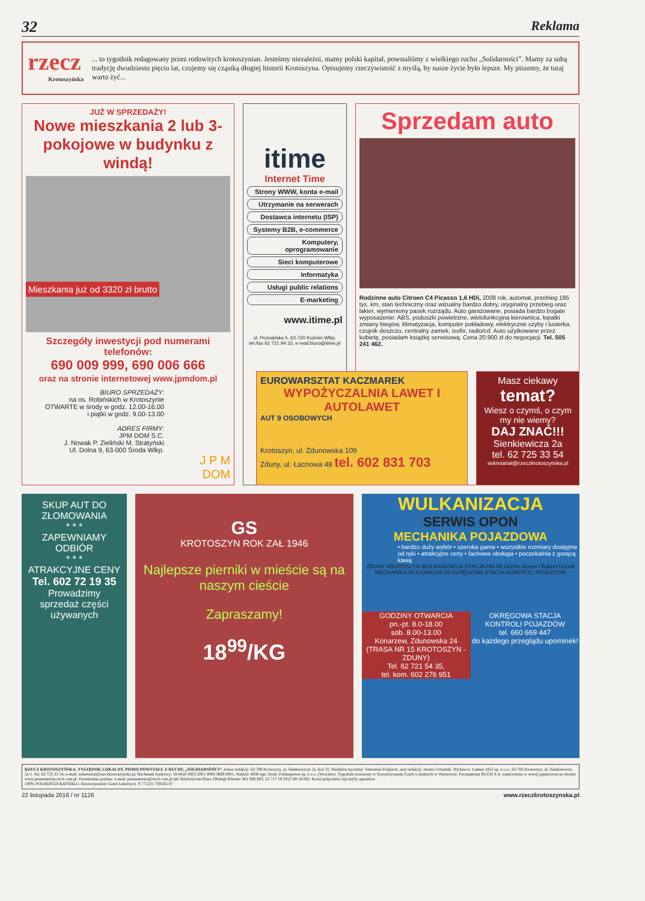32 Reklama
rzecz
Krotoszyńska
... to tygodnik redagowany przez rodowitych krotoszynian. Jesteśmy niezależni, mamy polski kapitał, powstaliśmy z wielkiego ruchu „Solidarności”. Mamy za sobą tradycję dwudziestu pięciu lat, czujemy się cząstką długiej historii Krotoszyna. Opisujemy rzeczywistość z myślą, by nasze życie było lepsze. My piszemy, że tutaj warto żyć...
JUŻ W SPRZEDAŻY!
Nowe mieszkania 2 lub 3-pokojowe w budynku z windą!
Mieszkania już od 3320 zł brutto
Szczegóły inwestycji pod numerami telefonów:
690 009 999, 690 006 666
oraz na stronie internetowej www.jpmdom.pl
BIURO SPRZEDAŻY:
na os. Robińskich w Krotoszynie
OTWARTE w środy w godz. 12.00-16.00
i piątki w godz. 9.00-13.00
ADRES FIRMY:
JPM DOM S.C.
J. Nowak P. Zieliński M. Stratyński
Ul. Dolna 9, 63-000 Środa Wlkp.
J P M
DOM
itime
Internet Time
Strony WWW, konta e-mail
Utrzymanie na serwerach
Dostawca internetu (ISP)
Systemy B2B, e-commerce
Komputery, oprogramowanie
Sieci komputerowe
Informatyka
Usługi public relations
E-marketing
www.itime.pl
ul. Poznańska 5, 63-720 Koźmin Wlkp.
tel./fax 62 721 94 32, e-mail:biuro@itime.pl
Sprzedam auto
Rodzinne auto Citroen C4 Picasso 1,6 HDi, 2008 rok, automat, przebieg 185 tys. km, stan techniczny oraz wizualny bardzo dobry, oryginalny przebieg oraz lakier, wymieniony pasek rozrządu. Auto garażowane, posiada bardzo bogate wyposażenie: ABS, poduszki powietrzne, wielofunkcyjna kierownica, łopatki zmiany biegów, klimatyzacja, komputer pokładowy, elektryczne szyby i lusterka, czujnik deszczu, centralny zamek, isofix, radio/cd. Auto użytkowane przez kobietę, posiadam książkę serwisową. Cena 20.900 zł do negocjacji. Tel. 505 241 462.
EUROWARSZTAT KACZMAREK
WYPOŻYCZALNIA LAWET I AUTOLAWET
AUT 9 OSOBOWYCH
Krotoszyn, ul. Zdunowska 109
Zduny, ul. Łacnowa 48 tel. 602 831 703
Masz ciekawy temat?
Wiesz o czymś, o czym my nie wiemy?
DAJ ZNAĆ!!!
Sienkiewicza 2a
tel. 62 725 33 54
sekretariat@rzeczkrotoszynska.pl
SKUP AUT DO ZŁOMOWANIA
* * *
ZAPEWNIAMY ODBIÓR
* * *
ATRAKCYJNE CENY
Tel. 602 72 19 35
Prowadzimy sprzedaż części używanych
GS
KROTOSZYN ROK ZAŁ 1946
Najlepsze pierniki w mieście są na naszym cieście
Zapraszamy!
18<sup>99</sup>/KG
WULKANIZACJA
SERWIS OPON
MECHANIKA POJAZDOWA
• bardzo duży wybór • szeroka gama • wszystkie rozmiary dostępne od ręki • atrakcyjne ceny • fachowa obsługa • poczekalnia z gorącą kawą
ZDUNY KROTOSZYN WULKANIZACJA STACJA PALIW Górnik Zenon i Robert Górnik MECHANIKA WULKANIZACJA OKRĘGOWA STACJA KONTROLI POJAZDÓW
GODZINY OTWARCIA
pn.-pt. 8.0-18.00
sob. 8.00-13.00
Konarzew, Zdunowska 24
(TRASA NR 15 KROTOSZYN - ZDUNY)
Tel. 62 721 54 35,
tel. kom. 602 276 951
OKRĘGOWA STACJA KONTROLI POJAZDÓW
tel. 660 669 447
do każdego przeglądu upominek!
RZECZ KROTOSZYŃSKA. TYGODNIK LOKALNY. PISMO POWSTAŁE Z RUCHU „SOLIDARNOŚCI”. Adres redakcji: 63-700 Krotoszyn, ul. Sienkiewicza 2a, box 35. Redaktor naczelny: Sebastian Pośpiech, szef redakcji: Janusz Urbaniak. Wydawca: Lumen 1852 sp. z o.o., 63-700 Krotoszyn, ul. Sienkiewicza 2a/1. Tel. 62 725 33 54, e-mail: sekretariat@rzeczkrotoszynska.pl. Rachunek bankowy: 58 8410 0003 2001 0006 3669 0001. Nakład: 4000 egz. Druk: Polskapresse sp. z o.o. (Wrocław). Tygodnik zrzeszony w Stowarzyszeniu Gazet Lokalnych w Warszawie. Prenumerata RUCH S.A: zamówienia w wersji papierowej na stronie www.prenumerata.ruch.com.pl. Ewentualne pytania: e-mail: prenumerata@ruch.com.pl lub Telefoniczne Biuro Obsługi Klienta: 801 800 803, 22 717 59 59 (7.00-18.00). Koszt połączenia wg taryfy operatora.
100% POLSKIEGO KAPITAŁU. Stowarzyszenie Gazet Lokalnych. 9 771231 769165 47
22 listopada 2016 / nr 1126 www.rzeczkrotoszynska.pl